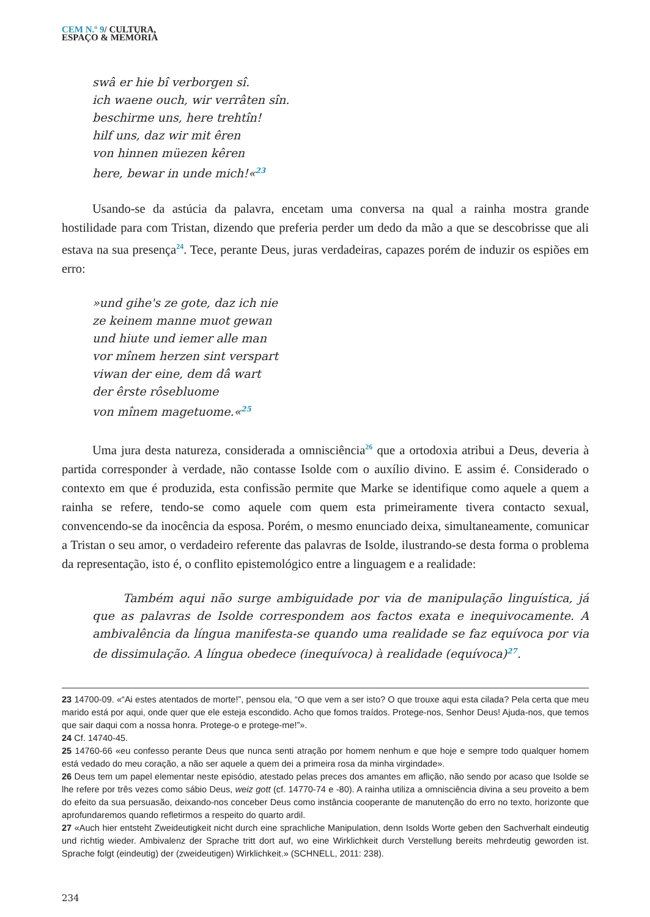CEM N.º 9/ CULTURA,
ESPAÇO & MEMÓRIA
swâ er hie bî verborgen sî.
ich waene ouch, wir verrâten sîn.
beschirme uns, here trehtîn!
hilf uns, daz wir mit êren
von hinnen müezen kêren
here, bewar in unde mich!«<sup>23</sup>
Usando-se da astúcia da palavra, encetam uma conversa na qual a rainha mostra grande hostilidade para com Tristan, dizendo que preferia perder um dedo da mão a que se descobrisse que ali estava na sua presença<sup>24</sup>. Tece, perante Deus, juras verdadeiras, capazes porém de induzir os espiões em erro:
»und gihe's ze gote, daz ich nie
ze keinem manne muot gewan
und hiute und iemer alle man
vor mînem herzen sint verspart
viwan der eine, dem dâ wart
der êrste rôsebluome
von mînem magetuome.«<sup>25</sup>
Uma jura desta natureza, considerada a omnisciência<sup>26</sup> que a ortodoxia atribui a Deus, deveria à partida corresponder à verdade, não contasse Isolde com o auxílio divino. E assim é. Considerado o contexto em que é produzida, esta confissão permite que Marke se identifique como aquele a quem a rainha se refere, tendo-se como aquele com quem esta primeiramente tivera contacto sexual, convencendo-se da inocência da esposa. Porém, o mesmo enunciado deixa, simultaneamente, comunicar a Tristan o seu amor, o verdadeiro referente das palavras de Isolde, ilustrando-se desta forma o problema da representação, isto é, o conflito epistemológico entre a linguagem e a realidade:
Também aqui não surge ambiguidade por via de manipulação linguística, já que as palavras de Isolde correspondem aos factos exata e inequivocamente. A ambivalência da língua manifesta-se quando uma realidade se faz equívoca por via de dissimulação. A língua obedece (inequívoca) à realidade (equívoca)<sup>27</sup>.
23 14700-09. «“Ai estes atentados de morte!”, pensou ela, “O que vem a ser isto? O que trouxe aqui esta cilada? Pela certa que meu marido está por aqui, onde quer que ele esteja escondido. Acho que fomos traídos. Protege-nos, Senhor Deus! Ajuda-nos, que temos que sair daqui com a nossa honra. Protege-o e protege-me!”».
24 Cf. 14740-45.
25 14760-66 «eu confesso perante Deus que nunca senti atração por homem nenhum e que hoje e sempre todo qualquer homem está vedado do meu coração, a não ser aquele a quem dei a primeira rosa da minha virgindade».
26 Deus tem um papel elementar neste episódio, atestado pelas preces dos amantes em aflição, não sendo por acaso que Isolde se lhe refere por três vezes como sábio Deus, weiz gott (cf. 14770-74 e -80). A rainha utiliza a omnisciência divina a seu proveito a bem do efeito da sua persuasão, deixando-nos conceber Deus como instância cooperante de manutenção do erro no texto, horizonte que aprofundaremos quando refletirmos a respeito do quarto ardil.
27 «Auch hier entsteht Zweideutigkeit nicht durch eine sprachliche Manipulation, denn Isolds Worte geben den Sachverhalt eindeutig und richtig wieder. Ambivalenz der Sprache tritt dort auf, wo eine Wirklichkeit durch Verstellung bereits mehrdeutig geworden ist. Sprache folgt (eindeutig) der (zweideutigen) Wirklichkeit.» (SCHNELL, 2011: 238).
234